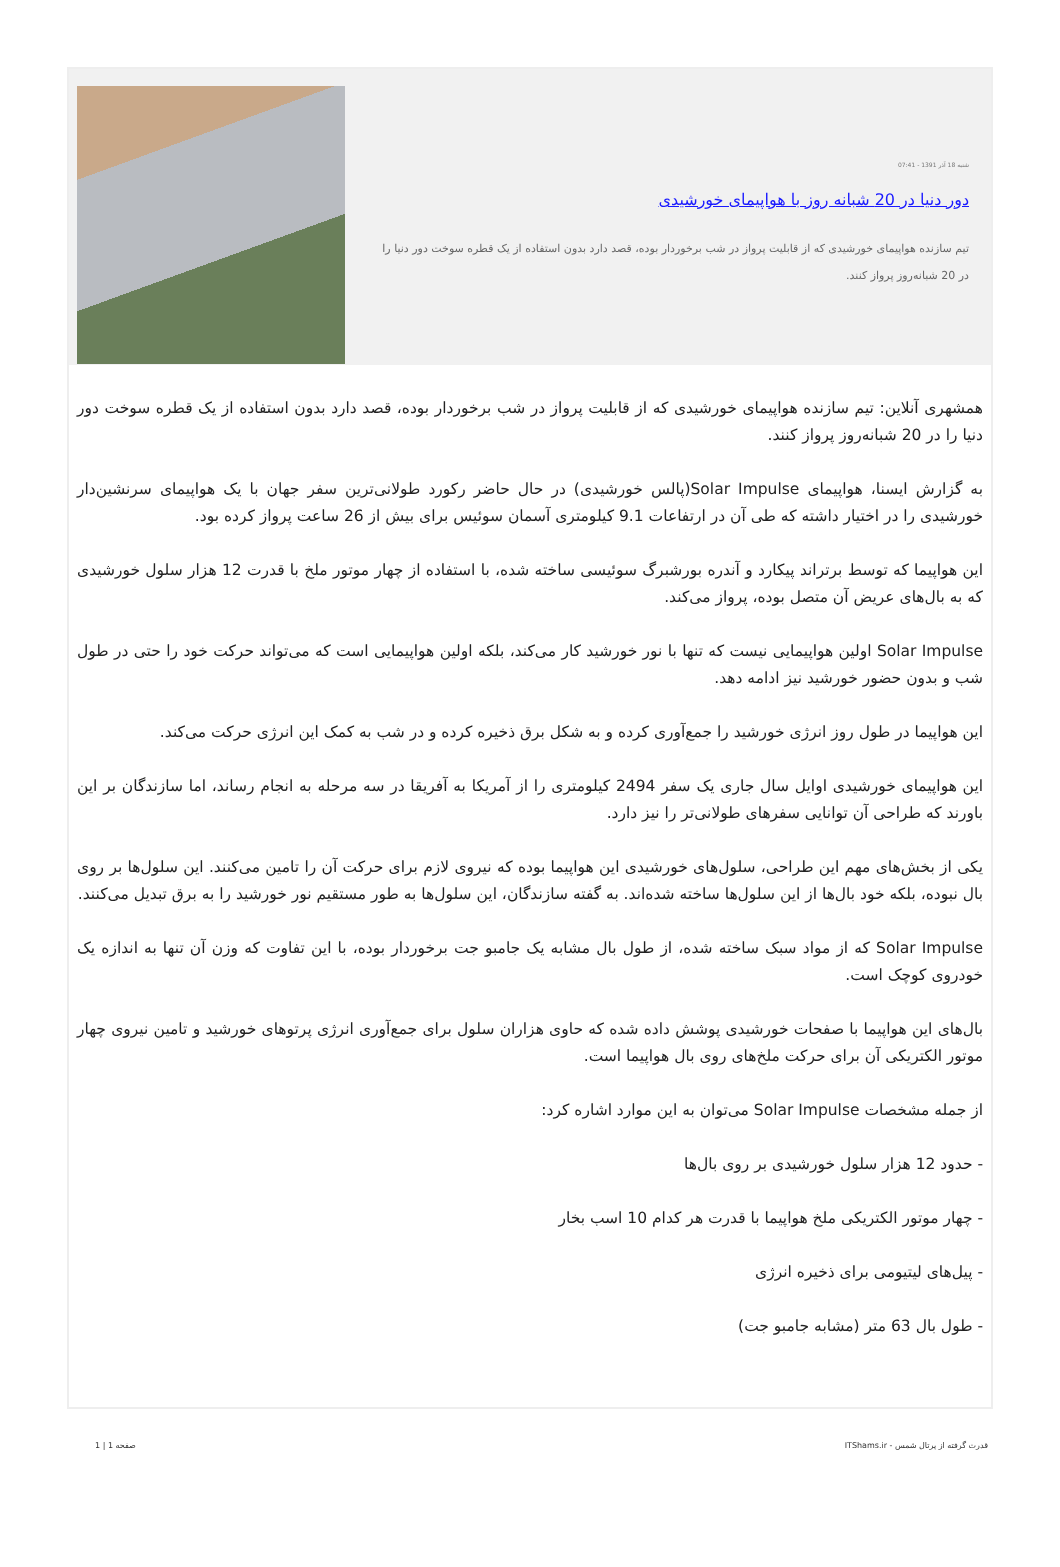شنبه 18 آذر 1391 - 07:41
دور دنیا در 20 شبانه روز با هواپیمای خورشیدی
تیم سازنده هواپیمای خورشیدی که از قابلیت پرواز در شب برخوردار بوده، قصد دارد بدون استفاده از یک قطره سوخت دور دنیا را در 20 شبانه‌روز پرواز کنند.
همشهری آنلاین: تیم سازنده هواپیمای خورشیدی که از قابلیت پرواز در شب برخوردار بوده، قصد دارد بدون استفاده از یک قطره سوخت دور دنیا را در 20 شبانه‌روز پرواز کنند.
به گزارش ایسنا، هواپیمای Solar Impulse(پالس خورشیدی) در حال حاضر رکورد طولانی‌ترین سفر جهان با یک هواپیمای سرنشین‌دار خورشیدی را در اختیار داشته که طی آن در ارتفاعات 9.1 کیلومتری آسمان سوئیس برای بیش از 26 ساعت پرواز کرده بود.
این هواپیما که توسط برتراند پیکارد و آندره بورشبرگ سوئیسی ساخته شده، با استفاده از چهار موتور ملخ با قدرت 12 هزار سلول خورشیدی که به بال‌های عریض آن متصل بوده، پرواز می‌کند.
Solar Impulse اولین هواپیمایی نیست که تنها با نور خورشید کار می‌کند، بلکه اولین هواپیمایی است که می‌تواند حرکت خود را حتی در طول شب و بدون حضور خورشید نیز ادامه دهد.
این هواپیما در طول روز انرژی خورشید را جمع‌آوری کرده و به شکل برق ذخیره کرده و در شب به کمک این انرژی حرکت می‌کند.
این هواپیمای خورشیدی اوایل سال جاری یک سفر 2494 کیلومتری را از آمریکا به آفریقا در سه مرحله به انجام رساند، اما سازندگان بر این باورند که طراحی آن توانایی سفرهای طولانی‌تر را نیز دارد.
یکی از بخش‌های مهم این طراحی، سلول‌های خورشیدی این هواپیما بوده که نیروی لازم برای حرکت آن را تامین می‌کنند. این سلول‌ها بر روی بال نبوده، بلکه خود بال‌ها از این سلول‌ها ساخته شده‌اند. به گفته سازندگان، این سلول‌ها به طور مستقیم نور خورشید را به برق تبدیل می‌کنند.
Solar Impulse که از مواد سبک ساخته شده، از طول بال مشابه یک جامبو جت برخوردار بوده، با این تفاوت که وزن آن تنها به اندازه یک خودروی کوچک است.
بال‌های این هواپیما با صفحات خورشیدی پوشش داده شده که حاوی هزاران سلول برای جمع‌آوری انرژی پرتوهای خورشید و تامین نیروی چهار موتور الکتریکی آن برای حرکت ملخ‌های روی بال هواپیما است.
از جمله مشخصات Solar Impulse می‌توان به این موارد اشاره کرد:
- حدود 12 هزار سلول خورشیدی بر روی بال‌ها
- چهار موتور الکتریکی ملخ هواپیما با قدرت هر کدام 10 اسب بخار
- پیل‌های لیتیومی برای ذخیره انرژی
- طول بال 63 متر (مشابه جامبو جت)
قدرت گرفته از پرتال شمس - ITShams.ir صفحه 1 | 1